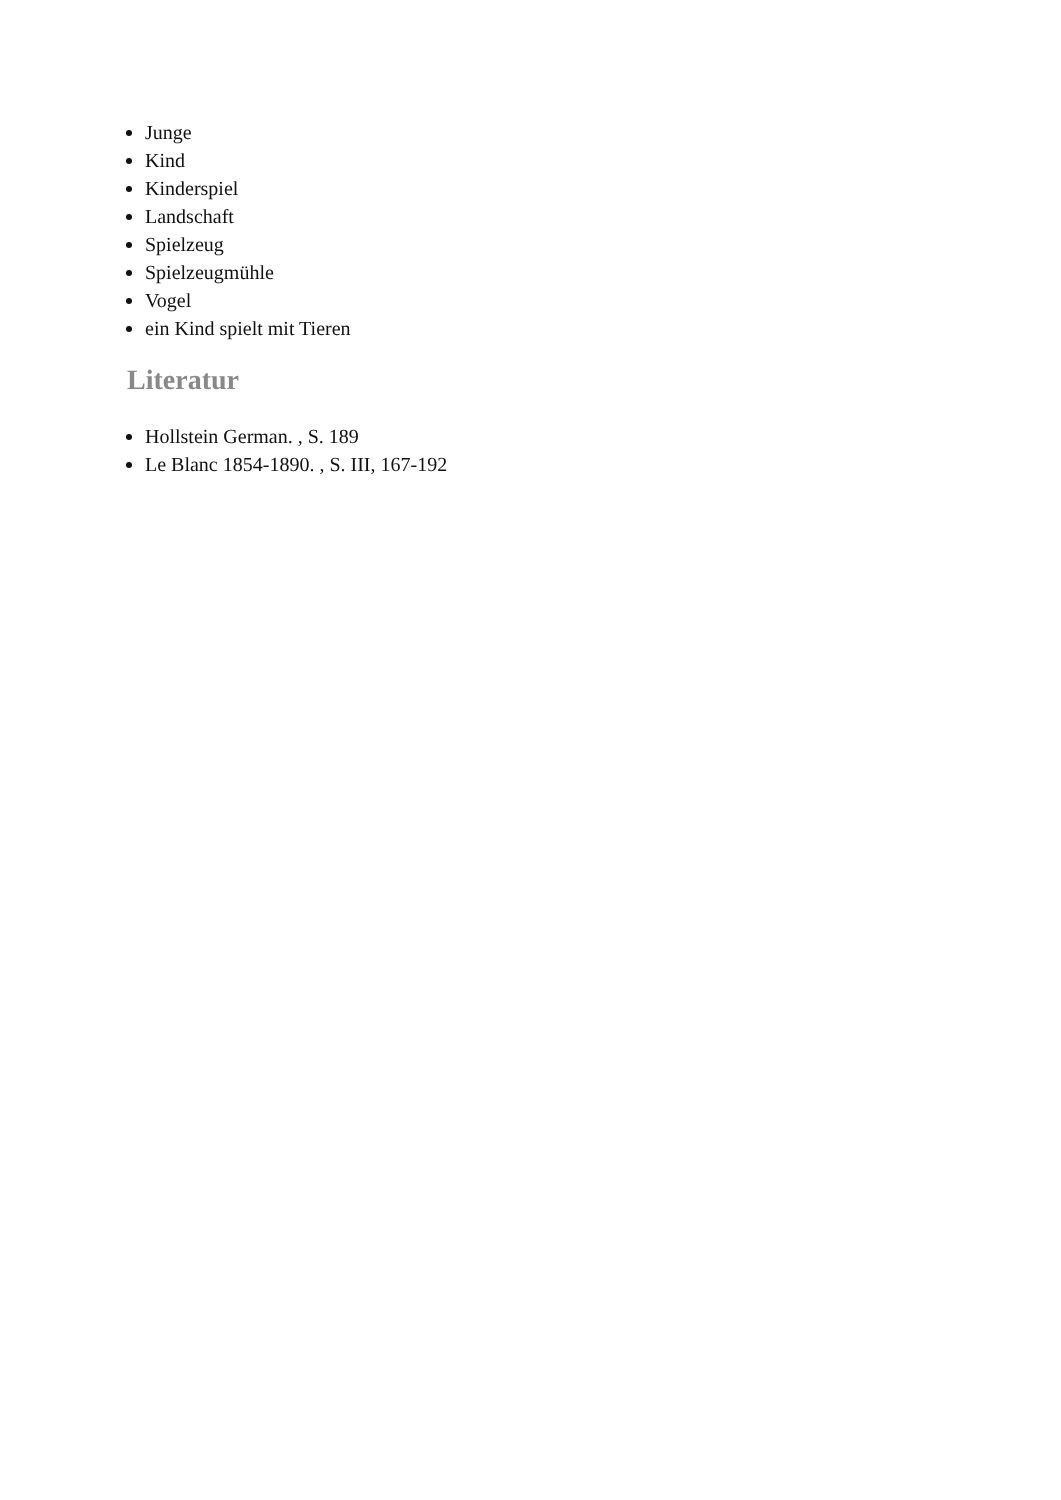Junge
Kind
Kinderspiel
Landschaft
Spielzeug
Spielzeugmühle
Vogel
ein Kind spielt mit Tieren
Literatur
Hollstein German. , S. 189
Le Blanc 1854-1890. , S. III, 167-192